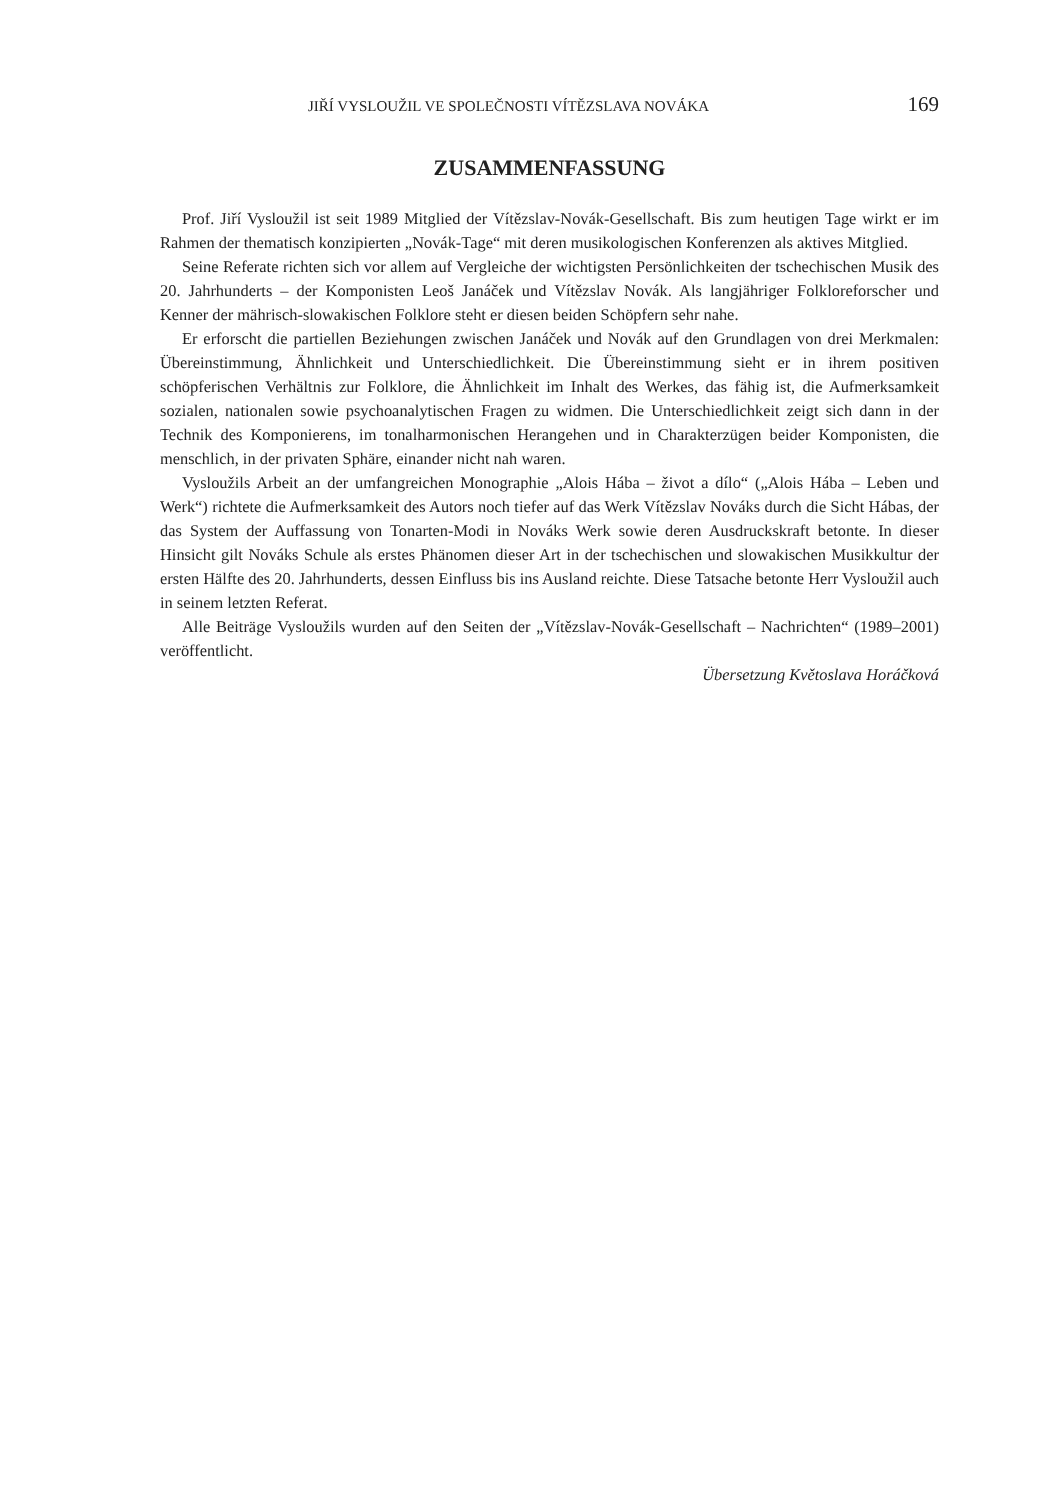JIŘÍ VYSLOUŽIL VE SPOLEČNOSTI VÍTĚZSLAVA NOVÁKA 169
ZUSAMMENFASSUNG
Prof. Jiří Vysloužil ist seit 1989 Mitglied der Vítězslav-Novák-Gesellschaft. Bis zum heutigen Tage wirkt er im Rahmen der thematisch konzipierten „Novák-Tage“ mit deren musikologischen Konferenzen als aktives Mitglied.
Seine Referate richten sich vor allem auf Vergleiche der wichtigsten Persönlichkeiten der tschechischen Musik des 20. Jahrhunderts – der Komponisten Leoš Janáček und Vítězslav Novák. Als langjähriger Folkloreforscher und Kenner der mährisch-slowakischen Folklore steht er diesen beiden Schöpfern sehr nahe.
Er erforscht die partiellen Beziehungen zwischen Janáček und Novák auf den Grundlagen von drei Merkmalen: Übereinstimmung, Ähnlichkeit und Unterschiedlichkeit. Die Übereinstimmung sieht er in ihrem positiven schöpferischen Verhältnis zur Folklore, die Ähnlichkeit im Inhalt des Werkes, das fähig ist, die Aufmerksamkeit sozialen, nationalen sowie psychoanalytischen Fragen zu widmen. Die Unterschiedlichkeit zeigt sich dann in der Technik des Komponierens, im tonalharmonischen Herangehen und in Charakterzügen beider Komponisten, die menschlich, in der privaten Sphäre, einander nicht nah waren.
Vysloužils Arbeit an der umfangreichen Monographie „Alois Hába – život a dílo“ („Alois Hába – Leben und Werk“) richtete die Aufmerksamkeit des Autors noch tiefer auf das Werk Vítězslav Nováks durch die Sicht Hábas, der das System der Auffassung von Tonarten-Modi in Nováks Werk sowie deren Ausdruckskraft betonte. In dieser Hinsicht gilt Nováks Schule als erstes Phänomen dieser Art in der tschechischen und slowakischen Musikkultur der ersten Hälfte des 20. Jahrhunderts, dessen Einfluss bis ins Ausland reichte. Diese Tatsache betonte Herr Vysloužil auch in seinem letzten Referat.
Alle Beiträge Vysloužils wurden auf den Seiten der „Vítězslav-Novák-Gesellschaft – Nachrichten“ (1989–2001) veröffentlicht.
Übersetzung Květoslava Horáčková